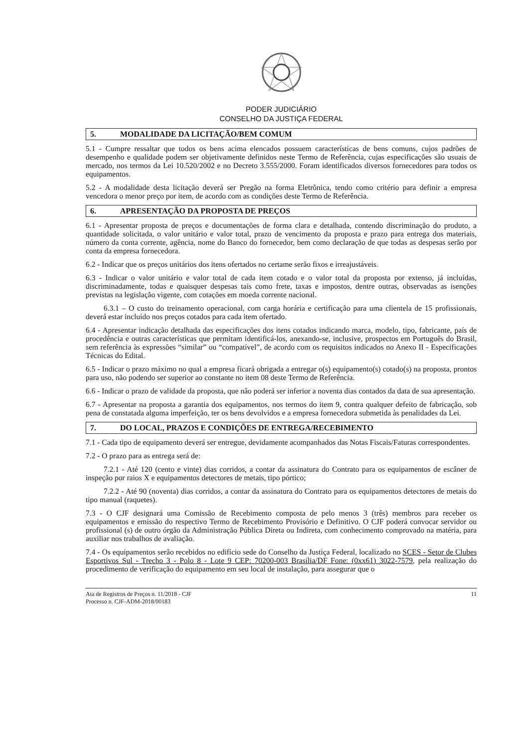PODER JUDICIÁRIO
CONSELHO DA JUSTIÇA FEDERAL
5. MODALIDADE DA LICITAÇÃO/BEM COMUM
5.1 - Cumpre ressaltar que todos os bens acima elencados possuem características de bens comuns, cujos padrões de desempenho e qualidade podem ser objetivamente definidos neste Termo de Referência, cujas especificações são usuais de mercado, nos termos da Lei 10.520/2002 e no Decreto 3.555/2000. Foram identificados diversos fornecedores para todos os equipamentos.
5.2 - A modalidade desta licitação deverá ser Pregão na forma Eletrônica, tendo como critério para definir a empresa vencedora o menor preço por item, de acordo com as condições deste Termo de Referência.
6. APRESENTAÇÃO DA PROPOSTA DE PREÇOS
6.1 - Apresentar proposta de preços e documentações de forma clara e detalhada, contendo discriminação do produto, a quantidade solicitada, o valor unitário e valor total, prazo de vencimento da proposta e prazo para entrega dos materiais, número da conta corrente, agência, nome do Banco do fornecedor, bem como declaração de que todas as despesas serão por conta da empresa fornecedora.
6.2 - Indicar que os preços unitários dos itens ofertados no certame serão fixos e irreajustáveis.
6.3 - Indicar o valor unitário e valor total de cada item cotado e o valor total da proposta por extenso, já incluídas, discriminadamente, todas e quaisquer despesas tais como frete, taxas e impostos, dentre outras, observadas as isenções previstas na legislação vigente, com cotações em moeda corrente nacional.
6.3.1 – O custo do treinamento operacional, com carga horária e certificação para uma clientela de 15 profissionais, deverá estar incluído nos preços cotados para cada item ofertado.
6.4 - Apresentar indicação detalhada das especificações dos itens cotados indicando marca, modelo, tipo, fabricante, país de procedência e outras características que permitam identificá-los, anexando-se, inclusive, prospectos em Português do Brasil, sem referência às expressões “similar” ou “compatível”, de acordo com os requisitos indicados no Anexo II - Especificações Técnicas do Edital.
6.5 - Indicar o prazo máximo no qual a empresa ficará obrigada a entregar o(s) equipamento(s) cotado(s) na proposta, prontos para uso, não podendo ser superior ao constante no item 08 deste Termo de Referência.
6.6 - Indicar o prazo de validade da proposta, que não poderá ser inferior a noventa dias contados da data de sua apresentação.
6.7 - Apresentar na proposta a garantia dos equipamentos, nos termos do item 9, contra qualquer defeito de fabricação, sob pena de constatada alguma imperfeição, ter os bens devolvidos e a empresa fornecedora submetida às penalidades da Lei.
7. DO LOCAL, PRAZOS E CONDIÇÕES DE ENTREGA/RECEBIMENTO
7.1 - Cada tipo de equipamento deverá ser entregue, devidamente acompanhados das Notas Fiscais/Faturas correspondentes.
7.2 - O prazo para as entrega será de:
7.2.1 - Até 120 (cento e vinte) dias corridos, a contar da assinatura do Contrato para os equipamentos de escâner de inspeção por raios X e equipamentos detectores de metais, tipo pórtico;
7.2.2 - Até 90 (noventa) dias corridos, a contar da assinatura do Contrato para os equipamentos detectores de metais do tipo manual (raquetes).
7.3 - O CJF designará uma Comissão de Recebimento composta de pelo menos 3 (três) membros para receber os equipamentos e emissão do respectivo Termo de Recebimento Provisório e Definitivo. O CJF poderá convocar servidor ou profissional (s) de outro órgão da Administração Pública Direta ou Indireta, com conhecimento comprovado na matéria, para auxiliar nos trabalhos de avaliação.
7.4 - Os equipamentos serão recebidos no edifício sede do Conselho da Justiça Federal, localizado no SCES - Setor de Clubes Esportivos Sul - Trecho 3 - Polo 8 - Lote 9 CEP: 70200-003 Brasília/DF Fone: (0xx61) 3022-7579, pela realização do procedimento de verificação do equipamento em seu local de instalação, para assegurar que o
Ata de Registros de Preços n. 11/2018 - CJF
Processo n. CJF-ADM-2018/00183
11